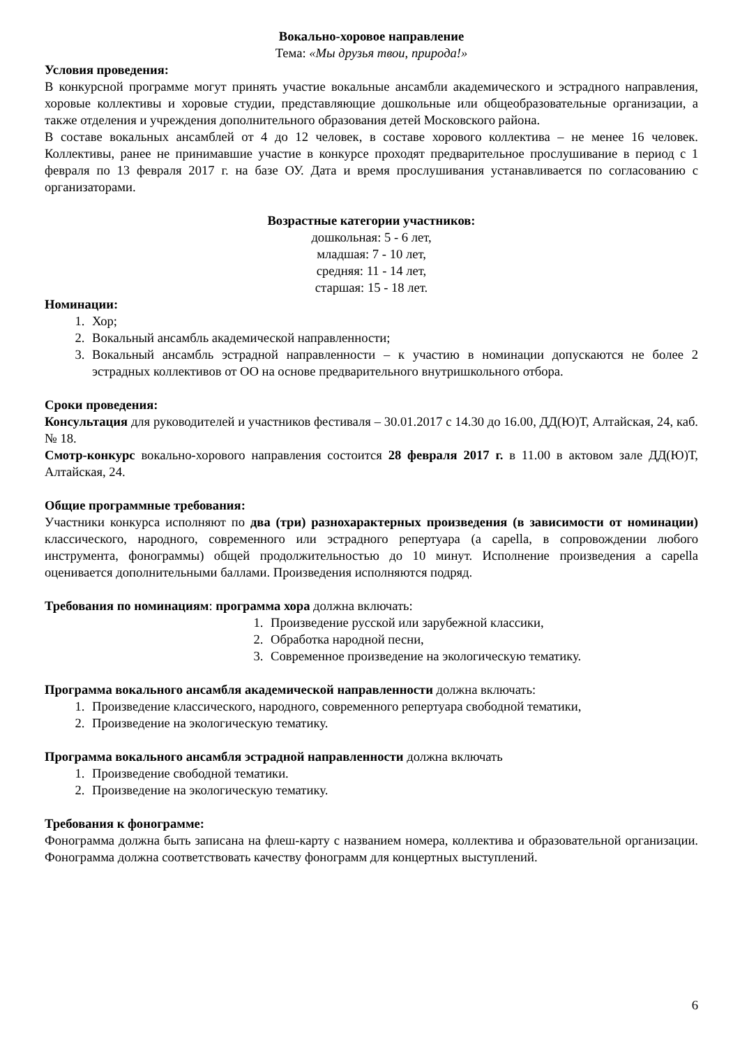Вокально-хоровое направление
Тема: «Мы друзья твои, природа!»
Условия проведения:
В конкурсной программе могут принять участие вокальные ансамбли академического и эстрадного направления, хоровые коллективы и хоровые студии, представляющие дошкольные или общеобразовательные организации, а также отделения и учреждения дополнительного образования детей Московского района.
В составе вокальных ансамблей от 4 до 12 человек, в составе хорового коллектива – не менее 16 человек. Коллективы, ранее не принимавшие участие в конкурсе проходят предварительное прослушивание в период с 1 февраля по 13 февраля 2017 г. на базе ОУ. Дата и время прослушивания устанавливается по согласованию с организаторами.
Возрастные категории участников:
дошкольная: 5 - 6 лет,
младшая: 7 - 10 лет,
средняя: 11 - 14 лет,
старшая: 15 - 18 лет.
Номинации:
1. Хор;
2. Вокальный ансамбль академической направленности;
3. Вокальный ансамбль эстрадной направленности – к участию в номинации допускаются не более 2 эстрадных коллективов от ОО на основе предварительного внутришкольного отбора.
Сроки проведения:
Консультация для руководителей и участников фестиваля – 30.01.2017 с 14.30 до 16.00, ДД(Ю)Т, Алтайская, 24, каб. № 18.
Смотр-конкурс вокально-хорового направления состоится 28 февраля 2017 г. в 11.00 в актовом зале ДД(Ю)Т, Алтайская, 24.
Общие программные требования:
Участники конкурса исполняют по два (три) разнохарактерных произведения (в зависимости от номинации) классического, народного, современного или эстрадного репертуара (a capella, в сопровождении любого инструмента, фонограммы) общей продолжительностью до 10 минут. Исполнение произведения a capella оценивается дополнительными баллами. Произведения исполняются подряд.
Требования по номинациям: программа хора должна включать:
1. Произведение русской или зарубежной классики,
2. Обработка народной песни,
3. Современное произведение на экологическую тематику.
Программа вокального ансамбля академической направленности должна включать:
1. Произведение классического, народного, современного репертуара свободной тематики,
2. Произведение на экологическую тематику.
Программа вокального ансамбля эстрадной направленности должна включать
1. Произведение свободной тематики.
2. Произведение на экологическую тематику.
Требования к фонограмме:
Фонограмма должна быть записана на флеш-карту с названием номера, коллектива и образовательной организации. Фонограмма должна соответствовать качеству фонограмм для концертных выступлений.
6